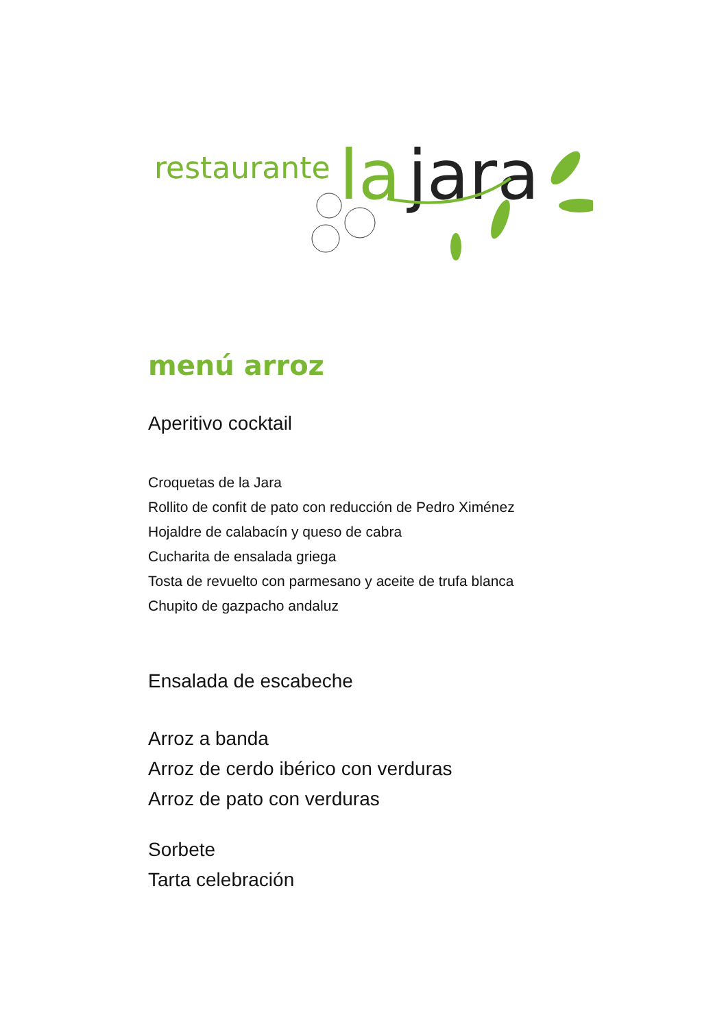restaurante
la
jara
menú arroz
Aperitivo cocktail
Croquetas de la Jara
Rollito de confit de pato con reducción de Pedro Ximénez
Hojaldre de calabacín y queso de cabra
Cucharita de ensalada griega
Tosta de revuelto con parmesano y aceite de trufa blanca
Chupito de gazpacho andaluz
Ensalada de escabeche
Arroz a banda
Arroz de cerdo ibérico con verduras
Arroz de pato con verduras
Sorbete
Tarta celebración